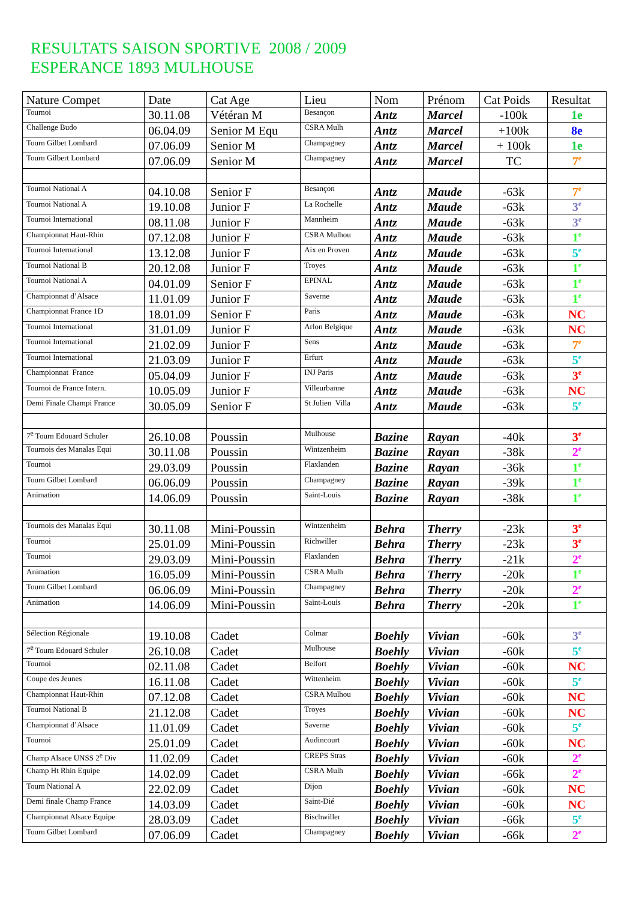RESULTATS SAISON SPORTIVE 2008 / 2009
ESPERANCE 1893 MULHOUSE
| Nature Compet | Date | Cat Age | Lieu | Nom | Prénom | Cat Poids | Resultat |
| --- | --- | --- | --- | --- | --- | --- | --- |
| Tournoi | 30.11.08 | Vétéran M | Besançon | Antz | Marcel | -100k | 1e |
| Challenge Budo | 06.04.09 | Senior M Equ | CSRA Mulh | Antz | Marcel | +100k | 8e |
| Tourn Gilbet Lombard | 07.06.09 | Senior M | Champagney | Antz | Marcel | + 100k | 1e |
| Tourn Gilbert Lombard | 07.06.09 | Senior M | Champagney | Antz | Marcel | TC | 7<sup>e</sup> |
| Tournoi National A | 04.10.08 | Senior F | Besançon | Antz | Maude | -63k | 7<sup>e</sup> |
| Tournoi National A | 19.10.08 | Junior F | La Rochelle | Antz | Maude | -63k | 3<sup>e</sup> |
| Tournoi International | 08.11.08 | Junior F | Mannheim | Antz | Maude | -63k | 3<sup>e</sup> |
| Championnat Haut-Rhin | 07.12.08 | Junior F | CSRA Mulhou | Antz | Maude | -63k | 1<sup>e</sup> |
| Tournoi International | 13.12.08 | Junior F | Aix en Proven | Antz | Maude | -63k | 5<sup>e</sup> |
| Tournoi National B | 20.12.08 | Junior F | Troyes | Antz | Maude | -63k | 1<sup>e</sup> |
| Tournoi National A | 04.01.09 | Senior F | EPINAL | Antz | Maude | -63k | 1<sup>e</sup> |
| Championnat d’Alsace | 11.01.09 | Junior F | Saverne | Antz | Maude | -63k | 1<sup>e</sup> |
| Championnat France 1D | 18.01.09 | Senior F | Paris | Antz | Maude | -63k | NC |
| Tournoi International | 31.01.09 | Junior F | Arlon Belgique | Antz | Maude | -63k | NC |
| Tournoi International | 21.02.09 | Junior F | Sens | Antz | Maude | -63k | 7<sup>e</sup> |
| Tournoi International | 21.03.09 | Junior F | Erfurt | Antz | Maude | -63k | 5<sup>e</sup> |
| Championnat France | 05.04.09 | Junior F | INJ Paris | Antz | Maude | -63k | 3<sup>e</sup> |
| Tournoi de France Intern. | 10.05.09 | Junior F | Villeurbanne | Antz | Maude | -63k | NC |
| Demi Finale Champi France | 30.05.09 | Senior F | St Julien Villa | Antz | Maude | -63k | 5<sup>e</sup> |
| 7<sup>e</sup> Tourn Edouard Schuler | 26.10.08 | Poussin | Mulhouse | Bazine | Rayan | -40k | 3<sup>e</sup> |
| Tournois des Manalas Equi | 30.11.08 | Poussin | Wintzenheim | Bazine | Rayan | -38k | 2<sup>e</sup> |
| Tournoi | 29.03.09 | Poussin | Flaxlanden | Bazine | Rayan | -36k | 1<sup>e</sup> |
| Tourn Gilbet Lombard | 06.06.09 | Poussin | Champagney | Bazine | Rayan | -39k | 1<sup>e</sup> |
| Animation | 14.06.09 | Poussin | Saint-Louis | Bazine | Rayan | -38k | 1<sup>e</sup> |
| Tournois des Manalas Equi | 30.11.08 | Mini-Poussin | Wintzenheim | Behra | Therry | -23k | 3<sup>e</sup> |
| Tournoi | 25.01.09 | Mini-Poussin | Richwiller | Behra | Therry | -23k | 3<sup>e</sup> |
| Tournoi | 29.03.09 | Mini-Poussin | Flaxlanden | Behra | Therry | -21k | 2<sup>e</sup> |
| Animation | 16.05.09 | Mini-Poussin | CSRA Mulh | Behra | Therry | -20k | 1<sup>e</sup> |
| Tourn Gilbet Lombard | 06.06.09 | Mini-Poussin | Champagney | Behra | Therry | -20k | 2<sup>e</sup> |
| Animation | 14.06.09 | Mini-Poussin | Saint-Louis | Behra | Therry | -20k | 1<sup>e</sup> |
| Sélection Régionale | 19.10.08 | Cadet | Colmar | Boehly | Vivian | -60k | 3<sup>e</sup> |
| 7<sup>e</sup> Tourn Edouard Schuler | 26.10.08 | Cadet | Mulhouse | Boehly | Vivian | -60k | 5<sup>e</sup> |
| Tournoi | 02.11.08 | Cadet | Belfort | Boehly | Vivian | -60k | NC |
| Coupe des Jeunes | 16.11.08 | Cadet | Wittenheim | Boehly | Vivian | -60k | 5<sup>e</sup> |
| Championnat Haut-Rhin | 07.12.08 | Cadet | CSRA Mulhou | Boehly | Vivian | -60k | NC |
| Tournoi National B | 21.12.08 | Cadet | Troyes | Boehly | Vivian | -60k | NC |
| Championnat d’Alsace | 11.01.09 | Cadet | Saverne | Boehly | Vivian | -60k | 5<sup>e</sup> |
| Tournoi | 25.01.09 | Cadet | Audincourt | Boehly | Vivian | -60k | NC |
| Champ Alsace UNSS 2<sup>e</sup> Div | 11.02.09 | Cadet | CREPS Stras | Boehly | Vivian | -60k | 2<sup>e</sup> |
| Champ Ht Rhin Equipe | 14.02.09 | Cadet | CSRA Mulh | Boehly | Vivian | -66k | 2<sup>e</sup> |
| Tourn National A | 22.02.09 | Cadet | Dijon | Boehly | Vivian | -60k | NC |
| Demi finale Champ France | 14.03.09 | Cadet | Saint-Dié | Boehly | Vivian | -60k | NC |
| Championnat Alsace Equipe | 28.03.09 | Cadet | Bischwiller | Boehly | Vivian | -66k | 5<sup>e</sup> |
| Tourn Gilbet Lombard | 07.06.09 | Cadet | Champagney | Boehly | Vivian | -66k | 2<sup>e</sup> |